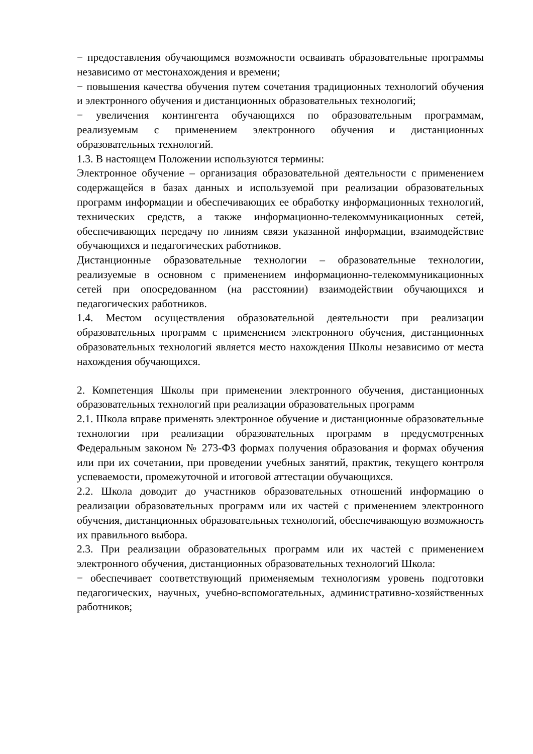− предоставления обучающимся возможности осваивать образовательные программы независимо от местонахождения и времени;
− повышения качества обучения путем сочетания традиционных технологий обучения и электронного обучения и дистанционных образовательных технологий;
− увеличения контингента обучающихся по образовательным программам, реализуемым с применением электронного обучения и дистанционных образовательных технологий.
1.3. В настоящем Положении используются термины:
Электронное обучение – организация образовательной деятельности с применением содержащейся в базах данных и используемой при реализации образовательных программ информации и обеспечивающих ее обработку информационных технологий, технических средств, а также информационно-телекоммуникационных сетей, обеспечивающих передачу по линиям связи указанной информации, взаимодействие обучающихся и педагогических работников.
Дистанционные образовательные технологии – образовательные технологии, реализуемые в основном с применением информационно-телекоммуникационных сетей при опосредованном (на расстоянии) взаимодействии обучающихся и педагогических работников.
1.4. Местом осуществления образовательной деятельности при реализации образовательных программ с применением электронного обучения, дистанционных образовательных технологий является место нахождения Школы независимо от места нахождения обучающихся.
2. Компетенция Школы при применении электронного обучения, дистанционных образовательных технологий при реализации образовательных программ
2.1. Школа вправе применять электронное обучение и дистанционные образовательные технологии при реализации образовательных программ в предусмотренных Федеральным законом № 273-ФЗ формах получения образования и формах обучения или при их сочетании, при проведении учебных занятий, практик, текущего контроля успеваемости, промежуточной и итоговой аттестации обучающихся.
2.2. Школа доводит до участников образовательных отношений информацию о реализации образовательных программ или их частей с применением электронного обучения, дистанционных образовательных технологий, обеспечивающую возможность их правильного выбора.
2.3. При реализации образовательных программ или их частей с применением электронного обучения, дистанционных образовательных технологий Школа:
− обеспечивает соответствующий применяемым технологиям уровень подготовки педагогических, научных, учебно-вспомогательных, административно-хозяйственных работников;